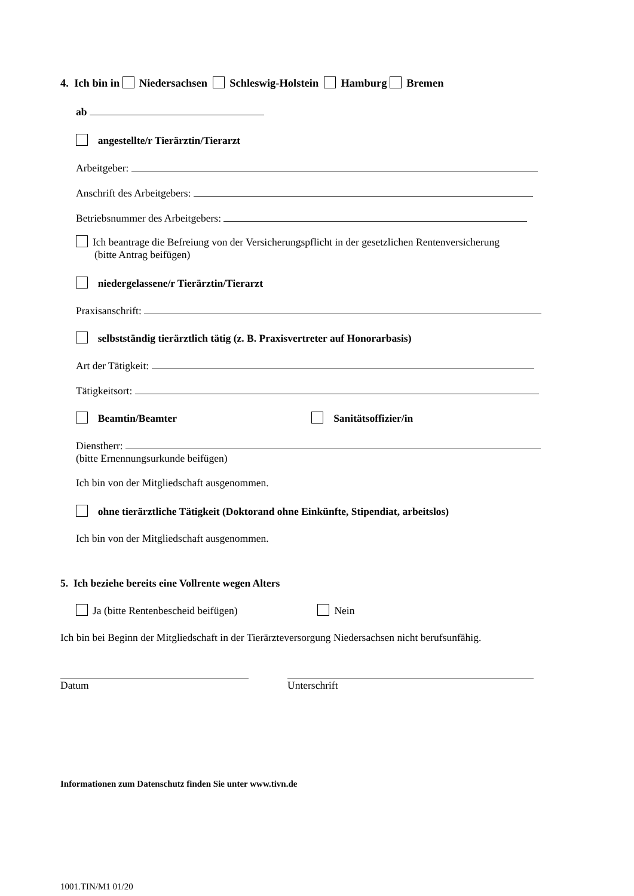4. Ich bin in Niedersachsen Schleswig-Holstein Hamburg Bremen
ab
angestellte/r Tierärztin/Tierarzt
Arbeitgeber:
Anschrift des Arbeitgebers:
Betriebsnummer des Arbeitgebers:
Ich beantrage die Befreiung von der Versicherungspflicht in der gesetzlichen Rentenversicherung
(bitte Antrag beifügen)
niedergelassene/r Tierärztin/Tierarzt
Praxisanschrift:
selbstständig tierärztlich tätig (z. B. Praxisvertreter auf Honorarbasis)
Art der Tätigkeit:
Tätigkeitsort:
Beamtin/Beamter Sanitätsoffizier/in
Dienstherr:
(bitte Ernennungsurkunde beifügen)
Ich bin von der Mitgliedschaft ausgenommen.
ohne tierärztliche Tätigkeit (Doktorand ohne Einkünfte, Stipendiat, arbeitslos)
Ich bin von der Mitgliedschaft ausgenommen.
5. Ich beziehe bereits eine Vollrente wegen Alters
Ja (bitte Rentenbescheid beifügen) Nein
Ich bin bei Beginn der Mitgliedschaft in der Tierärzteversorgung Niedersachsen nicht berufsunfähig.
Datum Unterschrift
Informationen zum Datenschutz finden Sie unter www.tivn.de
1001.TIN/M1 01/20